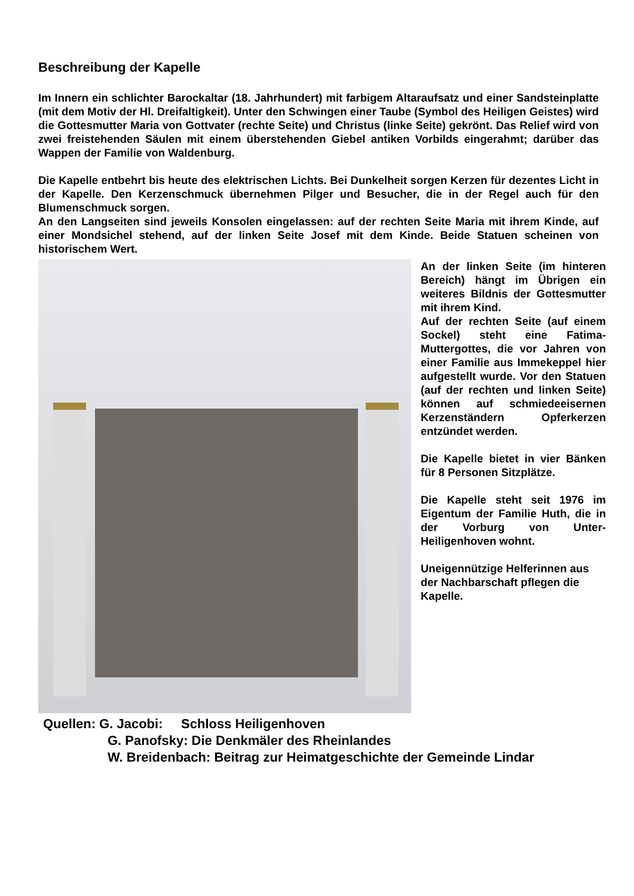Beschreibung der Kapelle
Im Innern ein schlichter Barockaltar (18. Jahrhundert) mit farbigem Altaraufsatz und einer Sandsteinplatte (mit dem Motiv der Hl. Dreifaltigkeit). Unter den Schwingen einer Taube (Symbol des Heiligen Geistes) wird die Gottesmutter Maria von Gottvater (rechte Seite) und Christus (linke Seite) gekrönt. Das Relief wird von zwei freistehenden Säulen mit einem überstehenden Giebel antiken Vorbilds eingerahmt; darüber das Wappen der Familie von Waldenburg.
Die Kapelle entbehrt bis heute des elektrischen Lichts. Bei Dunkelheit sorgen Kerzen für dezentes Licht in der Kapelle. Den Kerzenschmuck übernehmen Pilger und Besucher, die in der Regel auch für den Blumenschmuck sorgen.
An den Langseiten sind jeweils Konsolen eingelassen: auf der rechten Seite Maria mit ihrem Kinde, auf einer Mondsichel stehend, auf der linken Seite Josef mit dem Kinde. Beide Statuen scheinen von historischem Wert.
An der linken Seite (im hinteren Bereich) hängt im Übrigen ein weiteres Bildnis der Gottesmutter mit ihrem Kind.
Auf der rechten Seite (auf einem Sockel) steht eine Fatima-Muttergottes, die vor Jahren von einer Familie aus Immekeppel hier aufgestellt wurde. Vor den Statuen (auf der rechten und linken Seite) können auf schmiedeeisernen Kerzenständern Opferkerzen entzündet werden.
Die Kapelle bietet in vier Bänken für 8 Personen Sitzplätze.
Die Kapelle steht seit 1976 im Eigentum der Familie Huth, die in der Vorburg von Unter-Heiligenhoven wohnt.
Uneigennützige Helferinnen aus der Nachbarschaft pflegen die Kapelle.
Quellen: G. Jacobi: Schloss Heiligenhoven
G. Panofsky: Die Denkmäler des Rheinlandes
W. Breidenbach: Beitrag zur Heimatgeschichte der Gemeinde Lindar